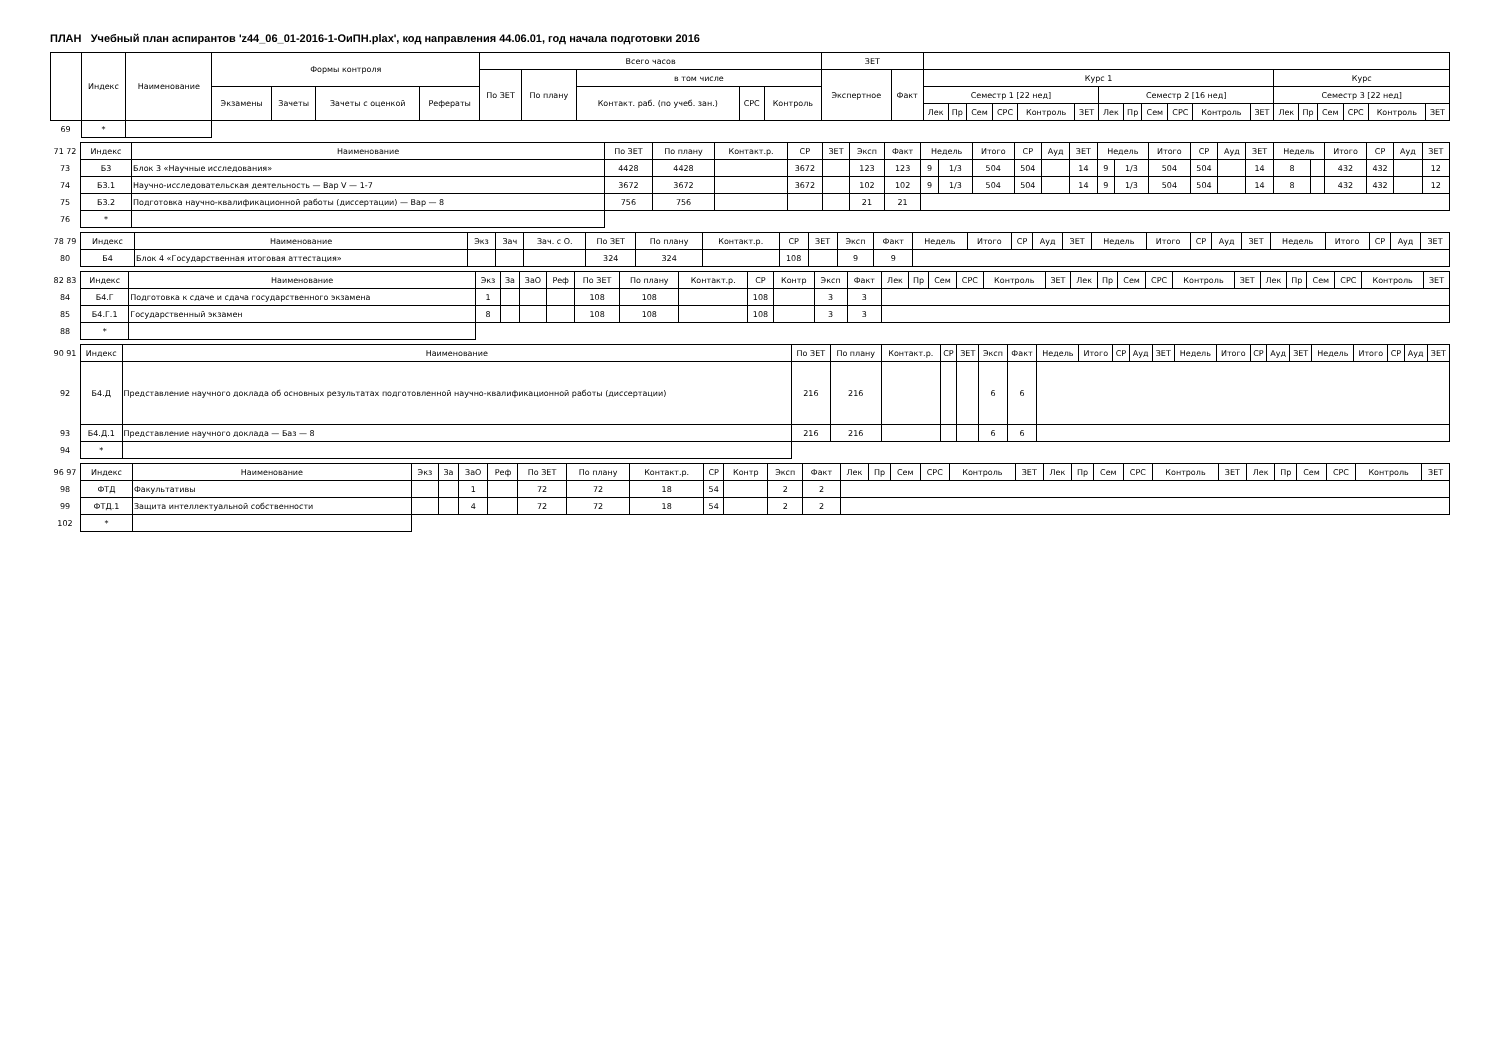ПЛАН Учебный план аспирантов 'z44_06_01-2016-1-ОиПН.plax', код направления 44.06.01, год начала подготовки 2016
| | Индекс | Наименование | Формы контроля | | | | Всего часов | | | | | ЗЕТ | | | | | | | | | | | | | | | | | | | |
| --- | --- | --- | --- | --- | --- | --- | --- | --- | --- | --- | --- | --- | --- | --- | --- | --- | --- | --- | --- | --- | --- | --- | --- | --- | --- | --- | --- | --- | --- | --- | --- |
| | | | | | | | По ЗЕТ | По плану | в том числе | | | Экспертное | Факт | Курс 1 | | | | | | | | | | | | Курс | | | | | |
| | | | Экзамены | Зачеты | Зачеты с оценкой | Рефераты | | | Контакт. раб. (по учеб. зан.) | СРС | Контроль | | | Семестр 1 [22 нед] | | | | | | Семестр 2 [16 нед] | | | | | | Семестр 3 [22 нед] | | | | | |
| | | | | | | | | | | | | | | Лек | Пр | Сем | СРС | Контроль | ЗЕТ | Лек | Пр | Сем | СРС | Контроль | ЗЕТ | Лек | Пр | Сем | СРС | Контроль | ЗЕТ |
| 69 | * | | | | | | | | | | | | | | | | | | | | | | | | | | | | | | |
| 71 72 | Индекс | Наименование | По ЗЕТ | По плану | Контакт.р. | СР | ЗЕТ | Эксп | Факт | Недель | | Итого | СР | Ауд | ЗЕТ | Недель | | Итого | СР | Ауд | ЗЕТ | Недель | | Итого | СР | Ауд | ЗЕТ |
| 73 | Б3 | Блок 3 «Научные исследования» | 4428 | 4428 | | 3672 | | 123 | 123 | 9 | 1/3 | 504 | 504 | | 14 | 9 | 1/3 | 504 | 504 | | 14 | 8 | | 432 | 432 | | 12 |
| 74 | Б3.1 | Научно-исследовательская деятельность — Вар V — 1-7 | 3672 | 3672 | | 3672 | | 102 | 102 | 9 | 1/3 | 504 | 504 | | 14 | 9 | 1/3 | 504 | 504 | | 14 | 8 | | 432 | 432 | | 12 |
| 75 | Б3.2 | Подготовка научно-квалификационной работы (диссертации) — Вар — 8 | 756 | 756 | | | | 21 | 21 | | | | | | | | | | | | | | | | | | |
| 76 | * | | | | | | | | | | | | | | | | | | | | | | | | | | |
| 78 79 | Индекс | Наименование | Экз | Зач | Зач. с О. | По ЗЕТ | По плану | Контакт.р. | СР | ЗЕТ | Эксп | Факт | Недель | Итого | СР | Ауд | ЗЕТ | Недель | Итого | СР | Ауд | ЗЕТ | Недель | Итого | СР | Ауд | ЗЕТ |
| 80 | Б4 | Блок 4 «Государственная итоговая аттестация» | | | | 324 | 324 | | 108 | | 9 | 9 | | | | | | | | | | | | | | | |
| 82 83 | Индекс | Наименование | Экз | За | ЗаО | Реф | По ЗЕТ | По плану | Контакт.р. | СР | Контр | Эксп | Факт | Лек | Пр | Сем | СРС | Контроль | ЗЕТ | Лек | Пр | Сем | СРС | Контроль | ЗЕТ | Лек | Пр | Сем | СРС | Контроль | ЗЕТ |
| 84 | Б4.Г | Подготовка к сдаче и сдача государственного экзамена | 1 | | | | 108 | 108 | | 108 | | 3 | 3 | | | | | | | | | | | | | | | | | | |
| 85 | Б4.Г.1 | Государственный экзамен | 8 | | | | 108 | 108 | | 108 | | 3 | 3 | | | | | | | | | | | | | | | | | | |
| 88 | * | | | | | | | | | | | | | | | | | | | | | | | | | | | | | | |
| 90 91 | Индекс | Наименование | По ЗЕТ | По плану | Контакт.р. | СР | ЗЕТ | Эксп | Факт | Недель | Итого | СР | Ауд | ЗЕТ | Недель | Итого | СР | Ауд | ЗЕТ | Недель | Итого | СР | Ауд | ЗЕТ |
| 92 | Б4.Д | Представление научного доклада об основных результатах подготовленной научно-квалификационной работы (диссертации) | 216 | 216 | | | | 6 | 6 | | | | | | | | | | | | | | | |
| 93 | Б4.Д.1 | Представление научного доклада — Баз — 8 | 216 | 216 | | | | 6 | 6 | | | | | | | | | | | | | | | |
| 94 | * | | | | | | | | | | | | | | | | | | | | | | | |
| 96 97 | Индекс | Наименование | Экз | За | ЗаО | Реф | По ЗЕТ | По плану | Контакт.р. | СР | Контр | Эксп | Факт | Лек | Пр | Сем | СРС | Контроль | ЗЕТ | Лек | Пр | Сем | СРС | Контроль | ЗЕТ | Лек | Пр | Сем | СРС | Контроль | ЗЕТ |
| 98 | ФТД | Факультативы | | | 1 | | 72 | 72 | 18 | 54 | | 2 | 2 | | | | | | | | | | | | | | | | | | |
| 99 | ФТД.1 | Защита интеллектуальной собственности | | | 4 | | 72 | 72 | 18 | 54 | | 2 | 2 | | | | | | | | | | | | | | | | | | |
| 102 | * | | | | | | | | | | | | | | | | | | | | | | | | | | | | | | |